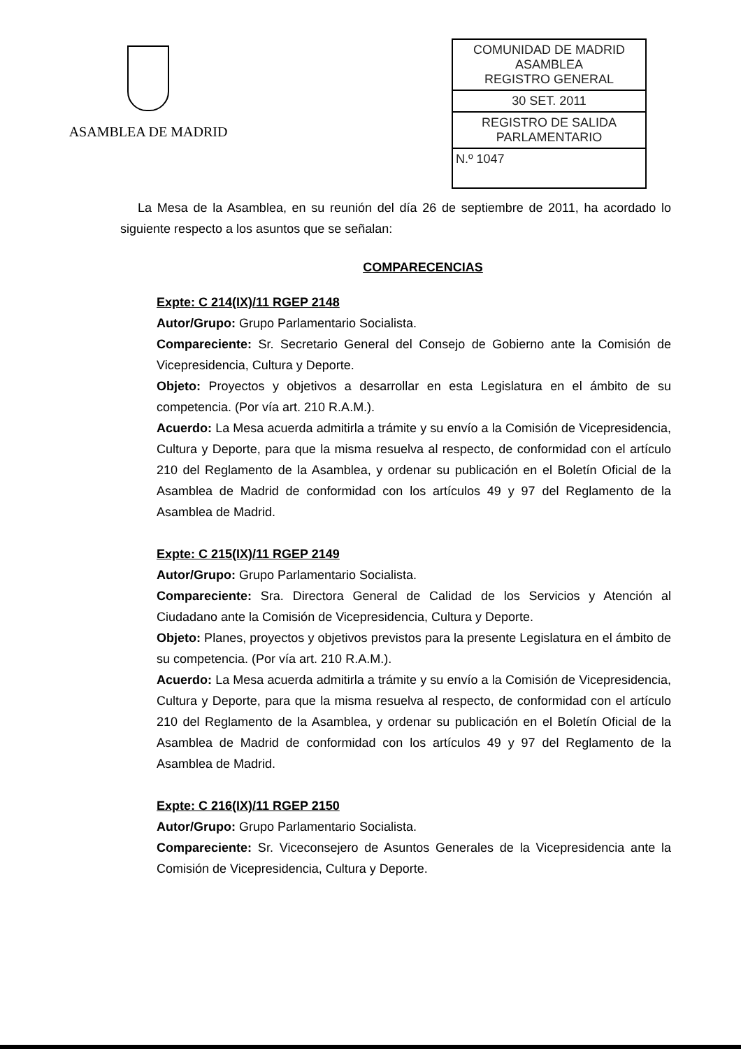ASAMBLEA DE MADRID
COMUNIDAD DE MADRID
ASAMBLEA
REGISTRO GENERAL
30 SET. 2011
REGISTRO DE SALIDA
PARLAMENTARIO
N.º 1047
La Mesa de la Asamblea, en su reunión del día 26 de septiembre de 2011, ha acordado lo siguiente respecto a los asuntos que se señalan:
COMPARECENCIAS
Expte: C 214(IX)/11 RGEP 2148
Autor/Grupo: Grupo Parlamentario Socialista.
Compareciente: Sr. Secretario General del Consejo de Gobierno ante la Comisión de Vicepresidencia, Cultura y Deporte.
Objeto: Proyectos y objetivos a desarrollar en esta Legislatura en el ámbito de su competencia. (Por vía art. 210 R.A.M.).
Acuerdo: La Mesa acuerda admitirla a trámite y su envío a la Comisión de Vicepresidencia, Cultura y Deporte, para que la misma resuelva al respecto, de conformidad con el artículo 210 del Reglamento de la Asamblea, y ordenar su publicación en el Boletín Oficial de la Asamblea de Madrid de conformidad con los artículos 49 y 97 del Reglamento de la Asamblea de Madrid.
Expte: C 215(IX)/11 RGEP 2149
Autor/Grupo: Grupo Parlamentario Socialista.
Compareciente: Sra. Directora General de Calidad de los Servicios y Atención al Ciudadano ante la Comisión de Vicepresidencia, Cultura y Deporte.
Objeto: Planes, proyectos y objetivos previstos para la presente Legislatura en el ámbito de su competencia. (Por vía art. 210 R.A.M.).
Acuerdo: La Mesa acuerda admitirla a trámite y su envío a la Comisión de Vicepresidencia, Cultura y Deporte, para que la misma resuelva al respecto, de conformidad con el artículo 210 del Reglamento de la Asamblea, y ordenar su publicación en el Boletín Oficial de la Asamblea de Madrid de conformidad con los artículos 49 y 97 del Reglamento de la Asamblea de Madrid.
Expte: C 216(IX)/11 RGEP 2150
Autor/Grupo: Grupo Parlamentario Socialista.
Compareciente: Sr. Viceconsejero de Asuntos Generales de la Vicepresidencia ante la Comisión de Vicepresidencia, Cultura y Deporte.